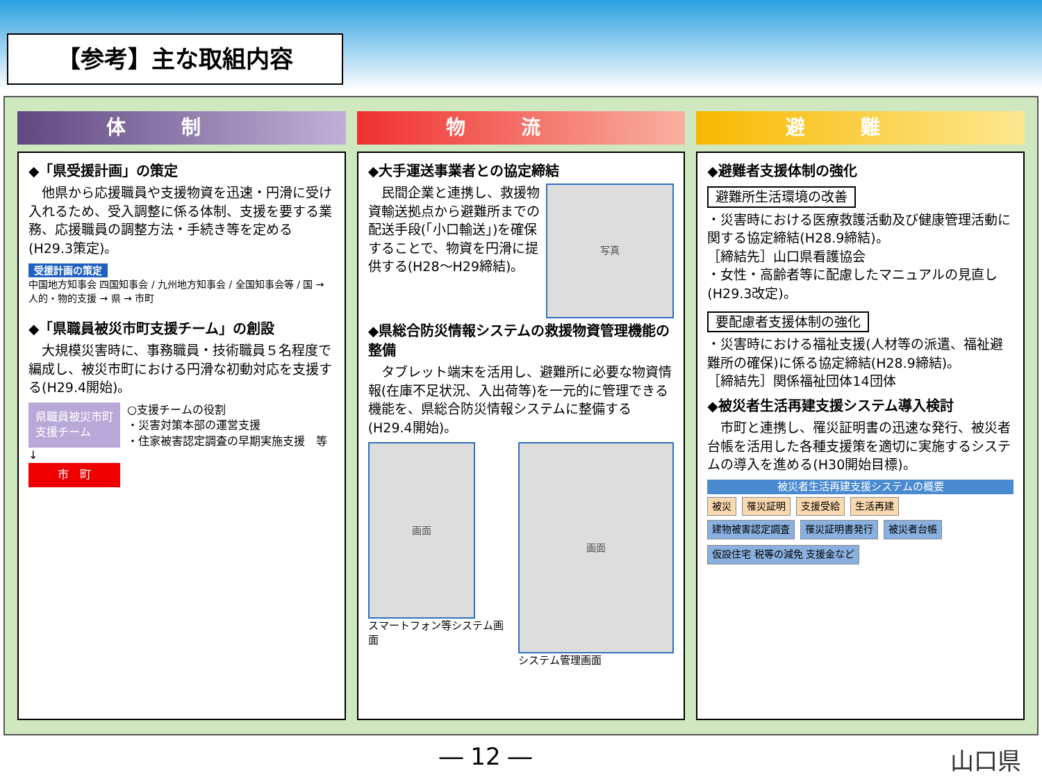【参考】主な取組内容
体制
◆「県受援計画」の策定
　他県から応援職員や支援物資を迅速・円滑に受け入れるため、受入調整に係る体制、支援を要する業務、応援職員の調整方法・手続き等を定める(H29.3策定)。
受援計画の策定
中国地方知事会 四国知事会 / 九州地方知事会 / 全国知事会等 / 国 → 人的・物的支援 → 県 → 市町
◆「県職員被災市町支援チーム」の創設
　大規模災害時に、事務職員・技術職員５名程度で編成し、被災市町における円滑な初動対応を支援する(H29.4開始)。
県職員被災市町
支援チーム
↓
市　町
○支援チームの役割
・災害対策本部の運営支援
・住家被害認定調査の早期実施支援　等
物流
◆大手運送事業者との協定締結
　民間企業と連携し、救援物資輸送拠点から避難所までの配送手段(「小口輸送」)を確保することで、物資を円滑に提供する(H28～H29締結)。
写真
◆県総合防災情報システムの救援物資管理機能の整備
　タブレット端末を活用し、避難所に必要な物資情報(在庫不足状況、入出荷等)を一元的に管理できる機能を、県総合防災情報システムに整備する(H29.4開始)。
画面
スマートフォン等システム画面
画面
システム管理画面
避難
◆避難者支援体制の強化
避難所生活環境の改善
・災害時における医療救護活動及び健康管理活動に関する協定締結(H28.9締結)。
［締結先］山口県看護協会
・女性・高齢者等に配慮したマニュアルの見直し(H29.3改定)。
要配慮者支援体制の強化
・災害時における福祉支援(人材等の派遣、福祉避難所の確保)に係る協定締結(H28.9締結)。
［締結先］関係福祉団体14団体
◆被災者生活再建支援システム導入検討
　市町と連携し、罹災証明書の迅速な発行、被災者台帳を活用した各種支援策を適切に実施するシステムの導入を進める(H30開始目標)。
被災者生活再建支援システムの概要
被災 罹災証明 支援受給 生活再建
建物被害認定調査 罹災証明書発行 被災者台帳 仮設住宅 税等の減免 支援金など
― 12 ― 山口県